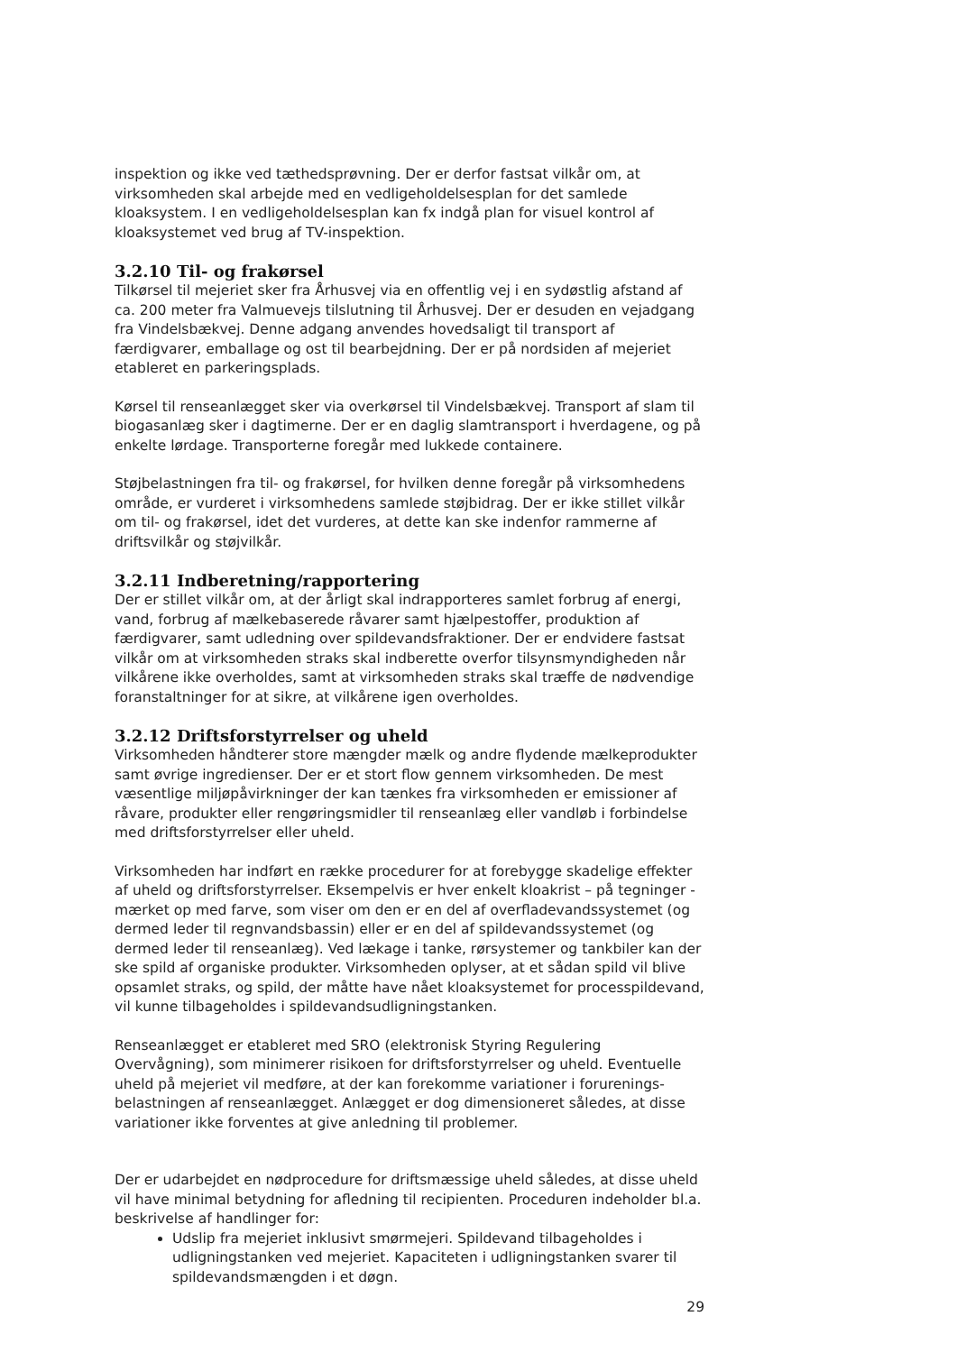inspektion og ikke ved tæthedsprøvning. Der er derfor fastsat vilkår om, at virksomheden skal arbejde med en vedligeholdelsesplan for det samlede kloaksystem. I en vedligeholdelsesplan kan fx indgå plan for visuel kontrol af kloaksystemet ved brug af TV-inspektion.
3.2.10 Til- og frakørsel
Tilkørsel til mejeriet sker fra Århusvej via en offentlig vej i en sydøstlig afstand af ca. 200 meter fra Valmuevejs tilslutning til Århusvej. Der er desuden en vejadgang fra Vindelsbækvej. Denne adgang anvendes hovedsaligt til transport af færdigvarer, emballage og ost til bearbejdning. Der er på nordsiden af mejeriet etableret en parkeringsplads.
Kørsel til renseanlægget sker via overkørsel til Vindelsbækvej. Transport af slam til biogasanlæg sker i dagtimerne. Der er en daglig slamtransport i hverdagene, og på enkelte lørdage. Transporterne foregår med lukkede containere.
Støjbelastningen fra til- og frakørsel, for hvilken denne foregår på virksomhedens område, er vurderet i virksomhedens samlede støjbidrag. Der er ikke stillet vilkår om til- og frakørsel, idet det vurderes, at dette kan ske indenfor rammerne af driftsvilkår og støjvilkår.
3.2.11 Indberetning/rapportering
Der er stillet vilkår om, at der årligt skal indrapporteres samlet forbrug af energi, vand, forbrug af mælkebaserede råvarer samt hjælpestoffer, produktion af færdigvarer, samt udledning over spildevandsfraktioner. Der er endvidere fastsat vilkår om at virksomheden straks skal indberette overfor tilsynsmyndigheden når vilkårene ikke overholdes, samt at virksomheden straks skal træffe de nødvendige foranstaltninger for at sikre, at vilkårene igen overholdes.
3.2.12 Driftsforstyrrelser og uheld
Virksomheden håndterer store mængder mælk og andre flydende mælkeprodukter samt øvrige ingredienser. Der er et stort flow gennem virksomheden. De mest væsentlige miljøpåvirkninger der kan tænkes fra virksomheden er emissioner af råvare, produkter eller rengøringsmidler til renseanlæg eller vandløb i forbindelse med driftsforstyrrelser eller uheld.
Virksomheden har indført en række procedurer for at forebygge skadelige effekter af uheld og driftsforstyrrelser. Eksempelvis er hver enkelt kloakrist – på tegninger - mærket op med farve, som viser om den er en del af overfladevandssystemet (og dermed leder til regnvandsbassin) eller er en del af spildevandssystemet (og dermed leder til renseanlæg). Ved lækage i tanke, rørsystemer og tankbiler kan der ske spild af organiske produkter. Virksomheden oplyser, at et sådan spild vil blive opsamlet straks, og spild, der måtte have nået kloaksystemet for processpildevand, vil kunne tilbageholdes i spildevandsudligningstanken.
Renseanlægget er etableret med SRO (elektronisk Styring Regulering Overvågning), som minimerer risikoen for driftsforstyrrelser og uheld. Eventuelle uheld på mejeriet vil medføre, at der kan forekomme variationer i forurenings-belastningen af renseanlægget. Anlægget er dog dimensioneret således, at disse variationer ikke forventes at give anledning til problemer.
Der er udarbejdet en nødprocedure for driftsmæssige uheld således, at disse uheld vil have minimal betydning for afledning til recipienten. Proceduren indeholder bl.a. beskrivelse af handlinger for:
Udslip fra mejeriet inklusivt smørmejeri. Spildevand tilbageholdes i udligningstanken ved mejeriet. Kapaciteten i udligningstanken svarer til spildevandsmængden i et døgn.
29